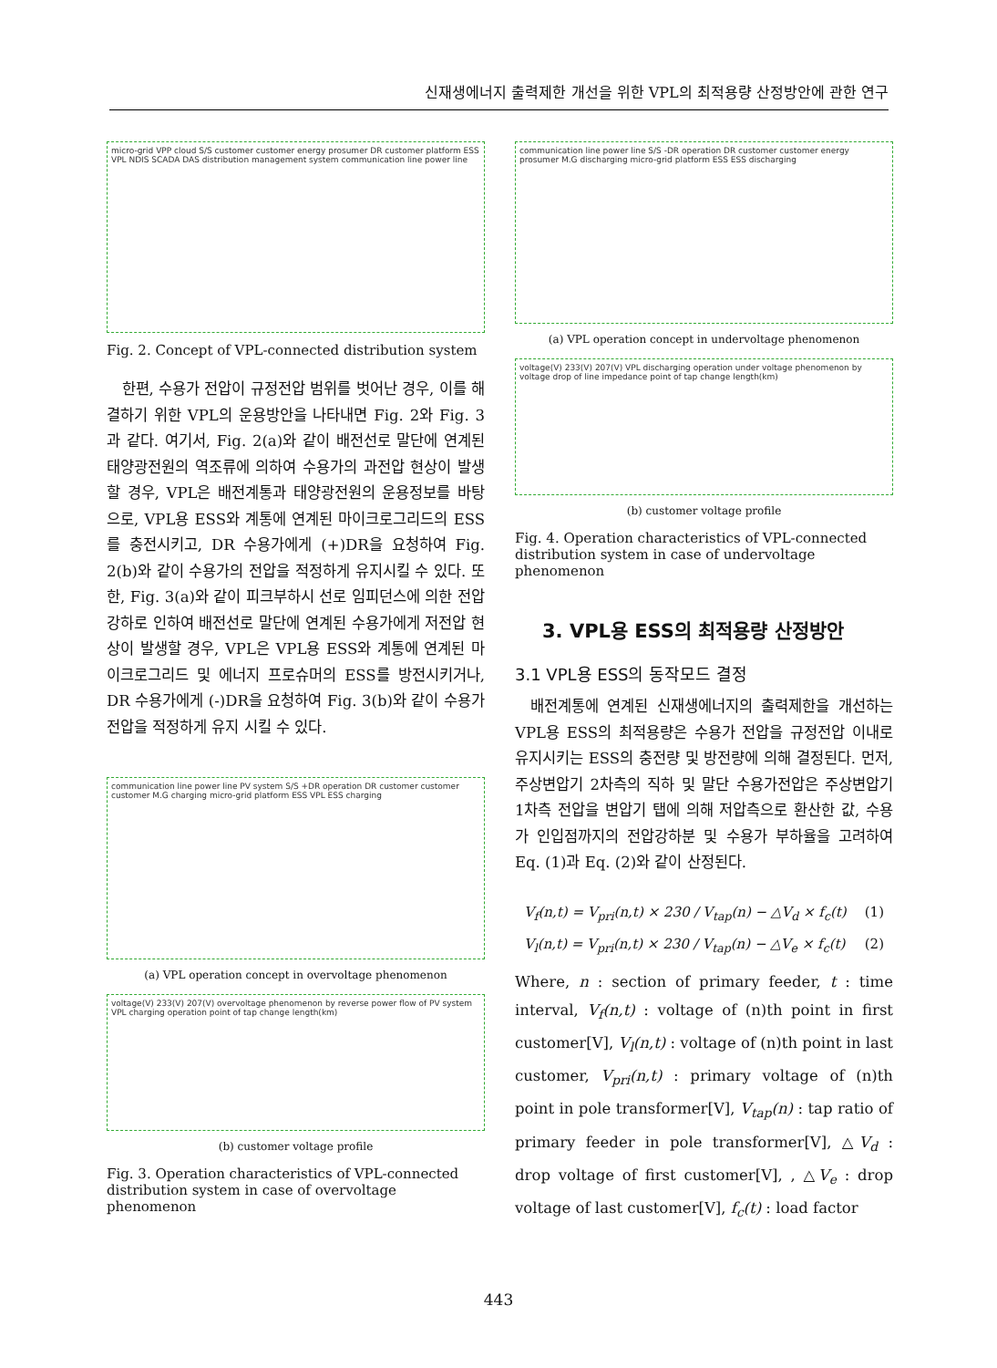신재생에너지 출력제한 개선을 위한 VPL의 최적용량 산정방안에 관한 연구
micro-grid VPP cloud S/S customer customer energy prosumer DR customer platform ESS VPL NDIS SCADA DAS distribution management system communication line power line
Fig. 2. Concept of VPL-connected distribution system
한편, 수용가 전압이 규정전압 범위를 벗어난 경우, 이를 해결하기 위한 VPL의 운용방안을 나타내면 Fig. 2와 Fig. 3과 같다. 여기서, Fig. 2(a)와 같이 배전선로 말단에 연계된 태양광전원의 역조류에 의하여 수용가의 과전압 현상이 발생할 경우, VPL은 배전계통과 태양광전원의 운용정보를 바탕으로, VPL용 ESS와 계통에 연계된 마이크로그리드의 ESS를 충전시키고, DR 수용가에게 (+)DR을 요청하여 Fig. 2(b)와 같이 수용가의 전압을 적정하게 유지시킬 수 있다. 또한, Fig. 3(a)와 같이 피크부하시 선로 임피던스에 의한 전압강하로 인하여 배전선로 말단에 연계된 수용가에게 저전압 현상이 발생할 경우, VPL은 VPL용 ESS와 계통에 연계된 마이크로그리드 및 에너지 프로슈머의 ESS를 방전시키거나, DR 수용가에게 (-)DR을 요청하여 Fig. 3(b)와 같이 수용가 전압을 적정하게 유지 시킬 수 있다.
communication line power line PV system S/S +DR operation DR customer customer customer M.G charging micro-grid platform ESS VPL ESS charging
(a) VPL operation concept in overvoltage phenomenon
voltage(V) 233(V) 207(V) overvoltage phenomenon by reverse power flow of PV system VPL charging operation point of tap change length(km)
(b) customer voltage profile
Fig. 3. Operation characteristics of VPL-connected distribution system in case of overvoltage phenomenon
communication line power line S/S -DR operation DR customer customer energy prosumer M.G discharging micro-grid platform ESS ESS discharging
(a) VPL operation concept in undervoltage phenomenon
voltage(V) 233(V) 207(V) VPL discharging operation under voltage phenomenon by voltage drop of line impedance point of tap change length(km)
(b) customer voltage profile
Fig. 4. Operation characteristics of VPL-connected distribution system in case of undervoltage phenomenon
3. VPL용 ESS의 최적용량 산정방안
3.1 VPL용 ESS의 동작모드 결정
배전계통에 연계된 신재생에너지의 출력제한을 개선하는 VPL용 ESS의 최적용량은 수용가 전압을 규정전압 이내로 유지시키는 ESS의 충전량 및 방전량에 의해 결정된다. 먼저, 주상변압기 2차측의 직하 및 말단 수용가전압은 주상변압기 1차측 전압을 변압기 탭에 의해 저압측으로 환산한 값, 수용가 인입점까지의 전압강하분 및 수용가 부하율을 고려하여 Eq. (1)과 Eq. (2)와 같이 산정된다.
V<sub>f</sub>(n,t) = V<sub>pri</sub>(n,t) × 230 / V<sub>tap</sub>(n) − △V<sub>d</sub> × f<sub>c</sub>(t) (1)
V<sub>l</sub>(n,t) = V<sub>pri</sub>(n,t) × 230 / V<sub>tap</sub>(n) − △V<sub>e</sub> × f<sub>c</sub>(t) (2)
Where, n : section of primary feeder, t : time interval, V<sub>f</sub>(n,t) : voltage of (n)th point in first customer[V], V<sub>l</sub>(n,t) : voltage of (n)th point in last customer, V<sub>pri</sub>(n,t) : primary voltage of (n)th point in pole transformer[V], V<sub>tap</sub>(n) : tap ratio of primary feeder in pole transformer[V], △V<sub>d</sub> : drop voltage of first customer[V], , △V<sub>e</sub> : drop voltage of last customer[V], f<sub>c</sub>(t) : load factor
443